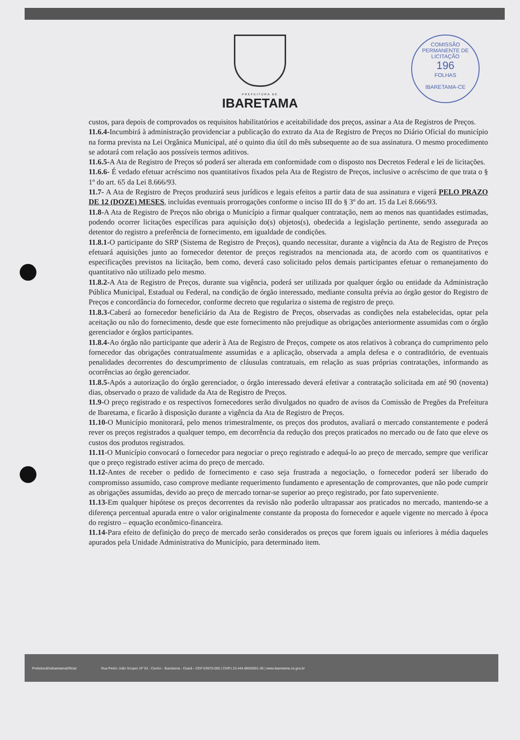PREFEITURA DE
IBARETAMA
COMISSÃO PERMANENTE DE LICITAÇÃO
196
FOLHAS
IBARETAMA-CE
custos, para depois de comprovados os requisitos habilitatórios e aceitabilidade dos preços, assinar a Ata de Registros de Preços.
11.6.4-Incumbirá à administração providenciar a publicação do extrato da Ata de Registro de Preços no Diário Oficial do município na forma prevista na Lei Orgânica Municipal, até o quinto dia útil do mês subsequente ao de sua assinatura. O mesmo procedimento se adotará com relação aos possíveis termos aditivos.
11.6.5-A Ata de Registro de Preços só poderá ser alterada em conformidade com o disposto nos Decretos Federal e lei de licitações.
11.6.6- É vedado efetuar acréscimo nos quantitativos fixados pela Ata de Registro de Preços, inclusive o acréscimo de que trata o § 1º do art. 65 da Lei 8.666/93.
11.7- A Ata de Registro de Preços produzirá seus jurídicos e legais efeitos a partir data de sua assinatura e vigerá PELO PRAZO DE 12 (DOZE) MESES, incluídas eventuais prorrogações conforme o inciso III do § 3º do art. 15 da Lei 8.666/93.
11.8-A Ata de Registro de Preços não obriga o Município a firmar qualquer contratação, nem ao menos nas quantidades estimadas, podendo ocorrer licitações específicas para aquisição do(s) objetos(s), obedecida a legislação pertinente, sendo assegurada ao detentor do registro a preferência de fornecimento, em igualdade de condições.
11.8.1-O participante do SRP (Sistema de Registro de Preços), quando necessitar, durante a vigência da Ata de Registro de Preços efetuará aquisições junto ao fornecedor detentor de preços registrados na mencionada ata, de acordo com os quantitativos e especificações previstos na licitação, bem como, deverá caso solicitado pelos demais participantes efetuar o remanejamento do quantitativo não utilizado pelo mesmo.
11.8.2-A Ata de Registro de Preços, durante sua vigência, poderá ser utilizada por qualquer órgão ou entidade da Administração Pública Municipal, Estadual ou Federal, na condição de órgão interessado, mediante consulta prévia ao órgão gestor do Registro de Preços e concordância do fornecedor, conforme decreto que regulariza o sistema de registro de preço.
11.8.3-Caberá ao fornecedor beneficiário da Ata de Registro de Preços, observadas as condições nela estabelecidas, optar pela aceitação ou não do fornecimento, desde que este fornecimento não prejudique as obrigações anteriormente assumidas com o órgão gerenciador e órgãos participantes.
11.8.4-Ao órgão não participante que aderir à Ata de Registro de Preços, compete os atos relativos à cobrança do cumprimento pelo fornecedor das obrigações contratualmente assumidas e a aplicação, observada a ampla defesa e o contraditório, de eventuais penalidades decorrentes do descumprimento de cláusulas contratuais, em relação as suas próprias contratações, informando as ocorrências ao órgão gerenciador.
11.8.5-Após a autorização do órgão gerenciador, o órgão interessado deverá efetivar a contratação solicitada em até 90 (noventa) dias, observado o prazo de validade da Ata de Registro de Preços.
11.9-O preço registrado e os respectivos fornecedores serão divulgados no quadro de avisos da Comissão de Pregões da Prefeitura de Ibaretama, e ficarão à disposição durante a vigência da Ata de Registro de Preços.
11.10-O Município monitorará, pelo menos trimestralmente, os preços dos produtos, avaliará o mercado constantemente e poderá rever os preços registrados a qualquer tempo, em decorrência da redução dos preços praticados no mercado ou de fato que eleve os custos dos produtos registrados.
11.11-O Município convocará o fornecedor para negociar o preço registrado e adequá-lo ao preço de mercado, sempre que verificar que o preço registrado estiver acima do preço de mercado.
11.12-Antes de receber o pedido de fornecimento e caso seja frustrada a negociação, o fornecedor poderá ser liberado do compromisso assumido, caso comprove mediante requerimento fundamento e apresentação de comprovantes, que não pode cumprir as obrigações assumidas, devido ao preço de mercado tornar-se superior ao preço registrado, por fato superveniente.
11.13-Em qualquer hipótese os preços decorrentes da revisão não poderão ultrapassar aos praticados no mercado, mantendo-se a diferença percentual apurada entre o valor originalmente constante da proposta do fornecedor e aquele vigente no mercado à época do registro – equação econômico-financeira.
11.14-Para efeito de definição do preço de mercado serão considerados os preços que forem iguais ou inferiores à média daqueles apurados pela Unidade Administrativa do Município, para determinado item.
PrefeituraDeIbaretamaOficial Rua Pedro João Scopel, Nº 53 - Centro - Ibaretama - Ceará - CEP 63970-000 | CNPJ 23.444.880/0001-36 | www.ibaretama.ce.gov.br